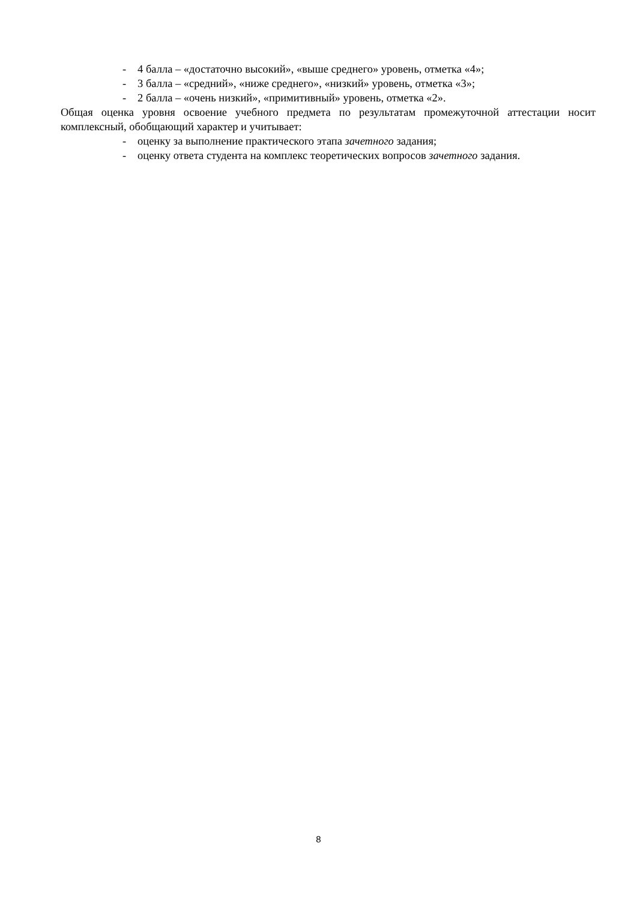- 4 балла – «достаточно высокий», «выше среднего» уровень, отметка «4»;
- 3 балла – «средний», «ниже среднего», «низкий» уровень, отметка «3»;
- 2 балла – «очень низкий», «примитивный» уровень, отметка «2».
Общая оценка уровня освоение учебного предмета по результатам промежуточной аттестации носит комплексный, обобщающий характер и учитывает:
- оценку за выполнение практического этапа зачетного задания;
- оценку ответа студента на комплекс теоретических вопросов зачетного задания.
8